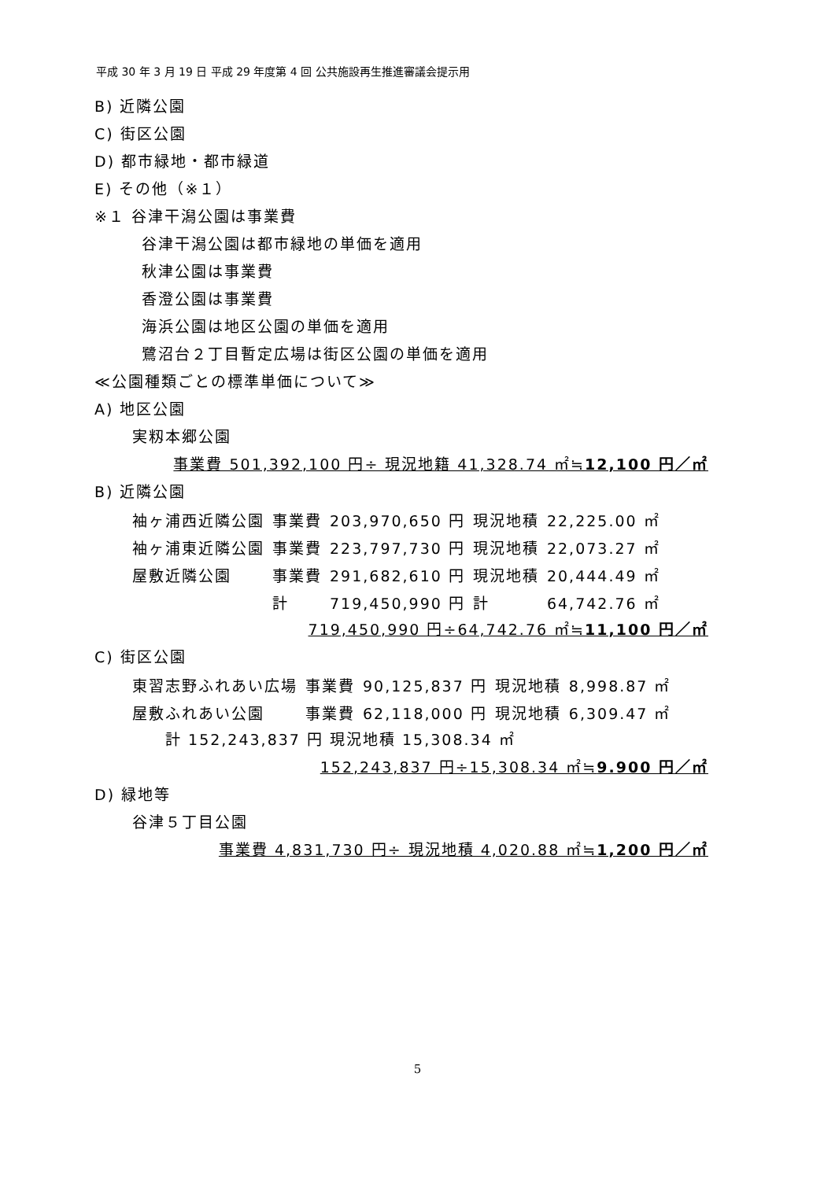平成 30 年 3 月 19 日 平成 29 年度第 4 回 公共施設再生推進審議会提示用
B) 近隣公園
C) 街区公園
D) 都市緑地・都市緑道
E) その他（※１）
※１ 谷津干潟公園は事業費
谷津干潟公園は都市緑地の単価を適用
秋津公園は事業費
香澄公園は事業費
海浜公園は地区公園の単価を適用
鷺沼台２丁目暫定広場は街区公園の単価を適用
≪公園種類ごとの標準単価について≫
A) 地区公園
実籾本郷公園
事業費 501,392,100 円÷ 現況地籍 41,328.74 ㎡≒12,100 円／㎡
B) 近隣公園
| 袖ヶ浦西近隣公園 | 事業費 | 203,970,650 円 | 現況地積 | 22,225.00 ㎡ |
| 袖ヶ浦東近隣公園 | 事業費 | 223,797,730 円 | 現況地積 | 22,073.27 ㎡ |
| 屋敷近隣公園 | 事業費 | 291,682,610 円 | 現況地積 | 20,444.49 ㎡ |
| | 計 | 719,450,990 円 | 計 | 64,742.76 ㎡ |
719,450,990 円÷64,742.76 ㎡≒11,100 円／㎡
C) 街区公園
| 東習志野ふれあい広場 | 事業費 | 90,125,837 円 | 現況地積 | 8,998.87 ㎡ |
| 屋敷ふれあい公園 | 事業費 | 62,118,000 円 | 現況地積 | 6,309.47 ㎡ |
計 152,243,837 円 現況地積 15,308.34 ㎡
152,243,837 円÷15,308.34 ㎡≒9.900 円／㎡
D) 緑地等
谷津５丁目公園
事業費 4,831,730 円÷ 現況地積 4,020.88 ㎡≒1,200 円／㎡
5